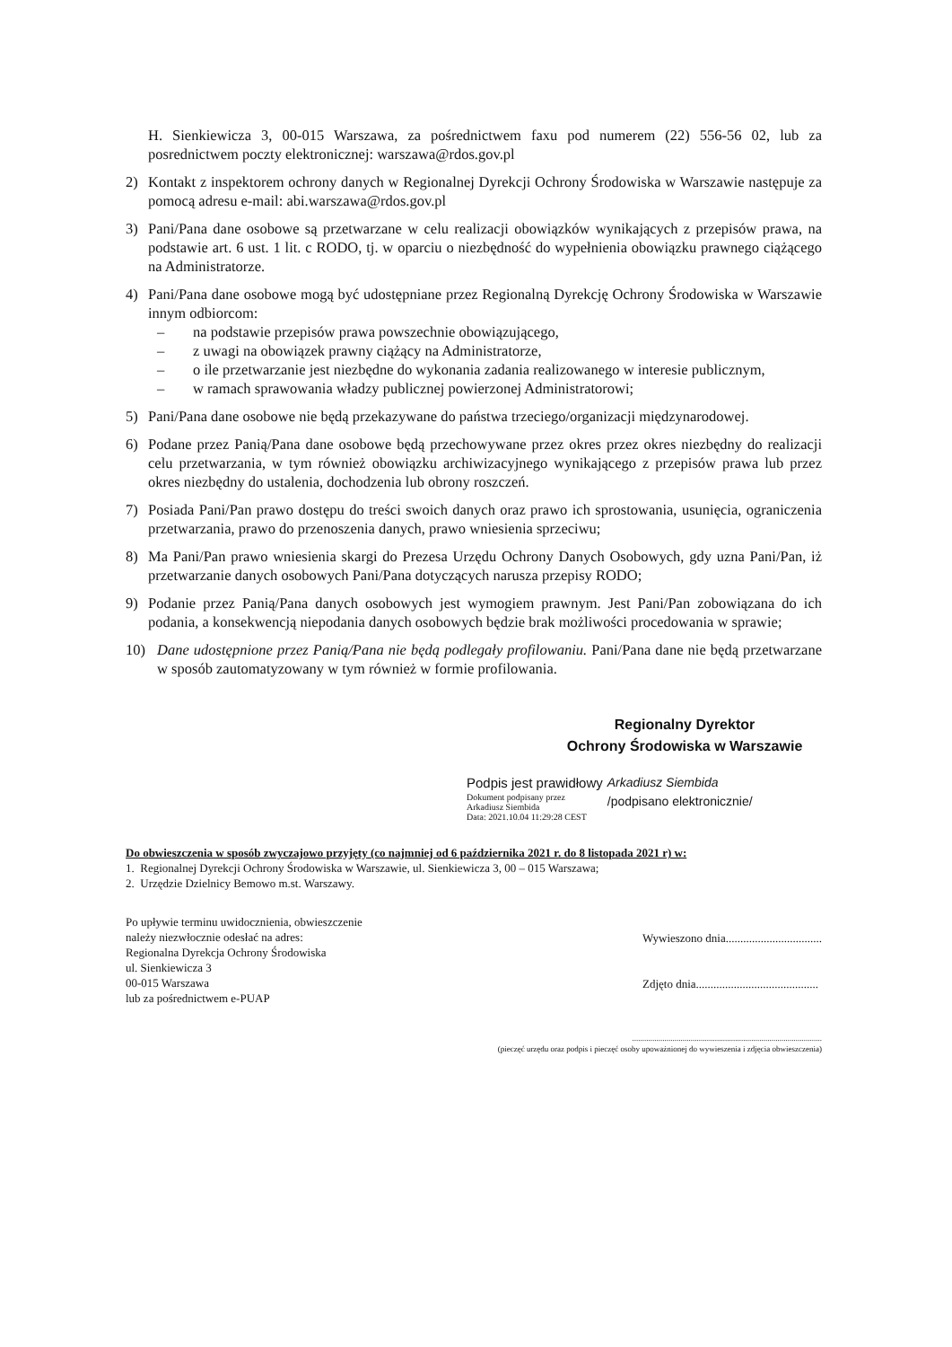H. Sienkiewicza 3, 00-015 Warszawa, za pośrednictwem faxu pod numerem (22) 556-56 02, lub za posrednictwem poczty elektronicznej: warszawa@rdos.gov.pl
2) Kontakt z inspektorem ochrony danych w Regionalnej Dyrekcji Ochrony Środowiska w Warszawie następuje za pomocą adresu e-mail: abi.warszawa@rdos.gov.pl
3) Pani/Pana dane osobowe są przetwarzane w celu realizacji obowiązków wynikających z przepisów prawa, na podstawie art. 6 ust. 1 lit. c RODO, tj. w oparciu o niezbędność do wypełnienia obowiązku prawnego ciążącego na Administratorze.
4) Pani/Pana dane osobowe mogą być udostępniane przez Regionalną Dyrekcję Ochrony Środowiska w Warszawie innym odbiorcom:
– na podstawie przepisów prawa powszechnie obowiązującego,
– z uwagi na obowiązek prawny ciążący na Administratorze,
– o ile przetwarzanie jest niezbędne do wykonania zadania realizowanego w interesie publicznym,
– w ramach sprawowania władzy publicznej powierzonej Administratorowi;
5) Pani/Pana dane osobowe nie będą przekazywane do państwa trzeciego/organizacji międzynarodowej.
6) Podane przez Panią/Pana dane osobowe będą przechowywane przez okres przez okres niezbędny do realizacji celu przetwarzania, w tym również obowiązku archiwizacyjnego wynikającego z przepisów prawa lub przez okres niezbędny do ustalenia, dochodzenia lub obrony roszczeń.
7) Posiada Pani/Pan prawo dostępu do treści swoich danych oraz prawo ich sprostowania, usunięcia, ograniczenia przetwarzania, prawo do przenoszenia danych, prawo wniesienia sprzeciwu;
8) Ma Pani/Pan prawo wniesienia skargi do Prezesa Urzędu Ochrony Danych Osobowych, gdy uzna Pani/Pan, iż przetwarzanie danych osobowych Pani/Pana dotyczących narusza przepisy RODO;
9) Podanie przez Panią/Pana danych osobowych jest wymogiem prawnym. Jest Pani/Pan zobowiązana do ich podania, a konsekwencją niepodania danych osobowych będzie brak możliwości procedowania w sprawie;
10) Dane udostępnione przez Panią/Pana nie będą podlegały profilowaniu. Pani/Pana dane nie będą przetwarzane w sposób zautomatyzowany w tym również w formie profilowania.
Regionalny Dyrektor
Ochrony Środowiska w Warszawie
Podpis jest prawidłowy
Dokument podpisany przez
Arkadiusz Siembida
Data: 2021.10.04 11:29:28 CEST
Arkadiusz Siembida
/podpisano elektronicznie/
Do obwieszczenia w sposób zwyczajowo przyjęty (co najmniej od 6 października 2021 r. do 8 listopada 2021 r) w:
1. Regionalnej Dyrekcji Ochrony Środowiska w Warszawie, ul. Sienkiewicza 3, 00 – 015 Warszawa;
2. Urzędzie Dzielnicy Bemowo m.st. Warszawy.
Po upływie terminu uwidocznienia, obwieszczenie
należy niezwłocznie odesłać na adres:
Regionalna Dyrekcja Ochrony Środowiska
ul. Sienkiewicza 3
00-015 Warszawa
lub za pośrednictwem e-PUAP
Wywieszono dnia.................................
Zdjęto dnia..........................................
..............................................................................................
(pieczęć urzędu oraz podpis i pieczęć osoby upoważnionej do wywieszenia i zdjęcia obwieszczenia)